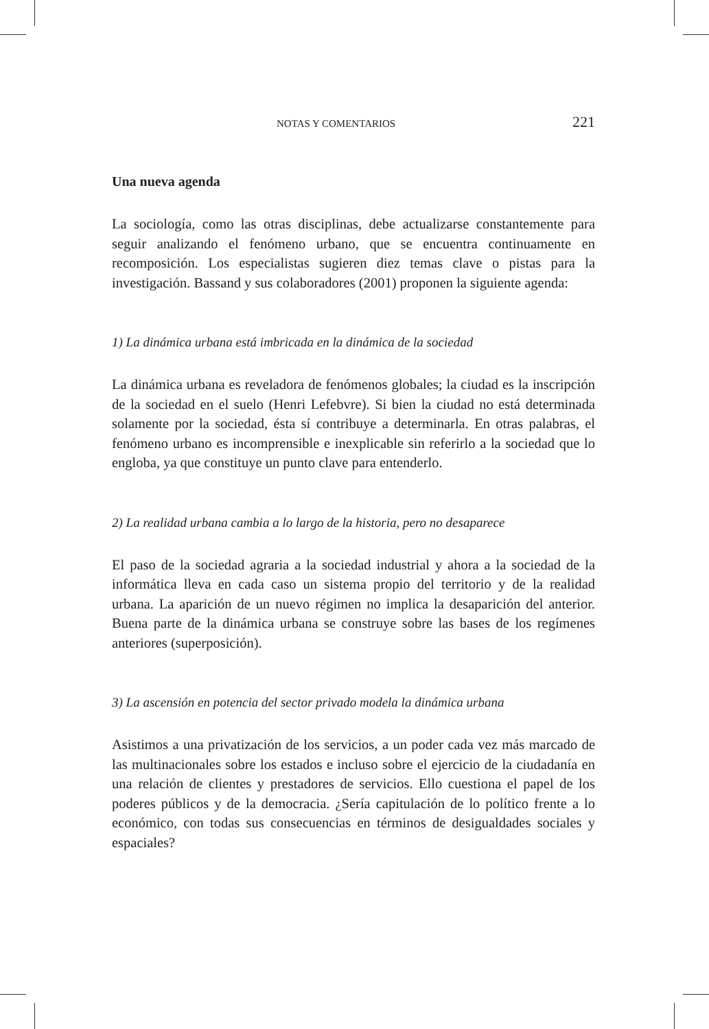NOTAS Y COMENTARIOS 221
Una nueva agenda
La sociología, como las otras disciplinas, debe actualizarse constantemente para seguir analizando el fenómeno urbano, que se encuentra continuamente en recomposición. Los especialistas sugieren diez temas clave o pistas para la investigación. Bassand y sus colaboradores (2001) proponen la siguiente agenda:
1) La dinámica urbana está imbricada en la dinámica de la sociedad
La dinámica urbana es reveladora de fenómenos globales; la ciudad es la inscripción de la sociedad en el suelo (Henri Lefebvre). Si bien la ciudad no está determinada solamente por la sociedad, ésta sí contribuye a determinarla. En otras palabras, el fenómeno urbano es incomprensible e inexplicable sin referirlo a la sociedad que lo engloba, ya que constituye un punto clave para entenderlo.
2) La realidad urbana cambia a lo largo de la historia, pero no desaparece
El paso de la sociedad agraria a la sociedad industrial y ahora a la sociedad de la informática lleva en cada caso un sistema propio del territorio y de la realidad urbana. La aparición de un nuevo régimen no implica la desaparición del anterior. Buena parte de la dinámica urbana se construye sobre las bases de los regímenes anteriores (superposición).
3) La ascensión en potencia del sector privado modela la dinámica urbana
Asistimos a una privatización de los servicios, a un poder cada vez más marcado de las multinacionales sobre los estados e incluso sobre el ejercicio de la ciudadanía en una relación de clientes y prestadores de servicios. Ello cuestiona el papel de los poderes públicos y de la democracia. ¿Sería capitulación de lo político frente a lo económico, con todas sus consecuencias en términos de desigualdades sociales y espaciales?